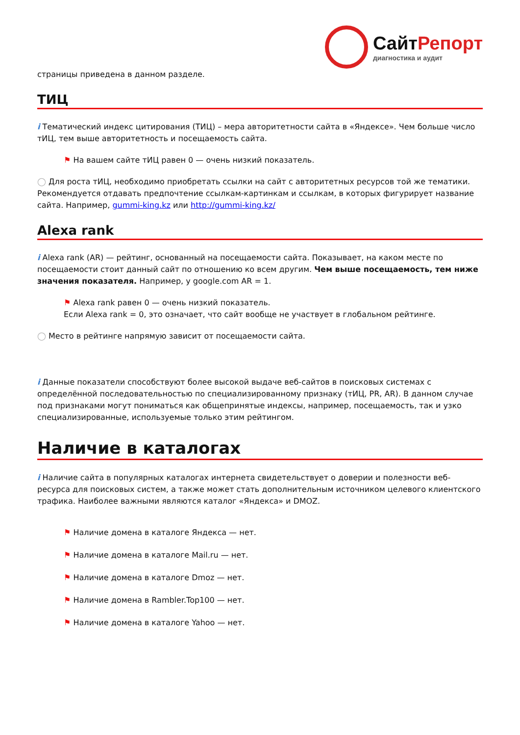СайтРепорт
диагностика и аудит
страницы приведена в данном разделе.
ТИЦ
i Тематический индекс цитирования (ТИЦ) – мера авторитетности сайта в «Яндексе». Чем больше число тИЦ, тем выше авторитетность и посещаемость сайта.
⚑ На вашем сайте тИЦ равен 0 — очень низкий показатель.
◯ Для роста тИЦ, необходимо приобретать ссылки на сайт с авторитетных ресурсов той же тематики. Рекомендуется отдавать предпочтение ссылкам-картинкам и ссылкам, в которых фигурирует название сайта. Например, gummi-king.kz или http://gummi-king.kz/
Alexa rank
i Alexa rank (AR) — рейтинг, основанный на посещаемости сайта. Показывает, на каком месте по посещаемости стоит данный сайт по отношению ко всем другим. Чем выше посещаемость, тем ниже значения показателя. Например, у google.com AR = 1.
⚑ Alexa rank равен 0 — очень низкий показатель.
Если Alexa rank = 0, это означает, что сайт вообще не участвует в глобальном рейтинге.
◯ Место в рейтинге напрямую зависит от посещаемости сайта.
i Данные показатели способствуют более высокой выдаче веб-сайтов в поисковых системах с определённой последовательностью по специализированному признаку (тИЦ, PR, AR). В данном случае под признаками могут пониматься как общепринятые индексы, например, посещаемость, так и узко специализированные, используемые только этим рейтингом.
Наличие в каталогах
i Наличие сайта в популярных каталогах интернета свидетельствует о доверии и полезности веб-ресурса для поисковых систем, а также может стать дополнительным источником целевого клиентского трафика. Наиболее важными являются каталог «Яндекса» и DMOZ.
⚑ Наличие домена в каталоге Яндекса — нет.
⚑ Наличие домена в каталоге Mail.ru — нет.
⚑ Наличие домена в каталоге Dmoz — нет.
⚑ Наличие домена в Rambler.Top100 — нет.
⚑ Наличие домена в каталоге Yahoo — нет.